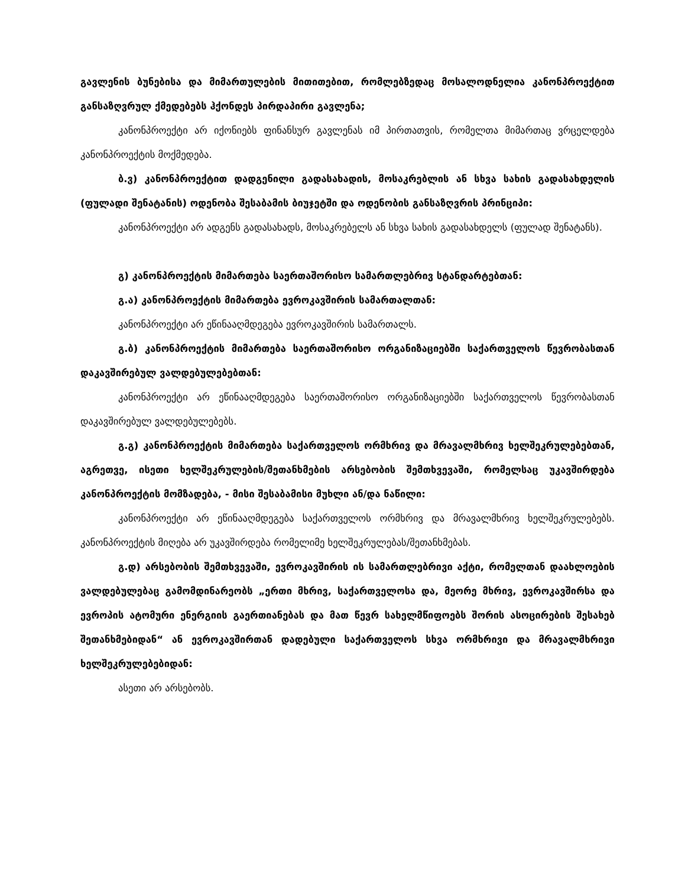გავლენის ბუნებისა და მიმართულების მითითებით, რომლებზედაც მოსალოდნელია კანონპროექტით განსაზღვრულ ქმედებებს ჰქონდეს პირდაპირი გავლენა;
კანონპროექტი არ იქონიებს ფინანსურ გავლენას იმ პირთათვის, რომელთა მიმართაც ვრცელდება კანონპროექტის მოქმედება.
ბ.ვ) კანონპროექტით დადგენილი გადასახადის, მოსაკრებლის ან სხვა სახის გადასახდელის (ფულადი შენატანის) ოდენობა შესაბამის ბიუჯეტში და ოდენობის განსაზღვრის პრინციპი:
კანონპროექტი არ ადგენს გადასახადს, მოსაკრებელს ან სხვა სახის გადასახდელს (ფულად შენატანს).
გ) კანონპროექტის მიმართება საერთაშორისო სამართლებრივ სტანდარტებთან:
გ.ა) კანონპროექტის მიმართება ევროკავშირის სამართალთან:
კანონპროექტი არ ეწინააღმდეგება ევროკავშირის სამართალს.
გ.ბ) კანონპროექტის მიმართება საერთაშორისო ორგანიზაციებში საქართველოს წევრობასთან დაკავშირებულ ვალდებულებებთან:
კანონპროექტი არ ეწინააღმდეგება საერთაშორისო ორგანიზაციებში საქართველოს წევრობასთან დაკავშირებულ ვალდებულებებს.
გ.გ) კანონპროექტის მიმართება საქართველოს ორმხრივ და მრავალმხრივ ხელშეკრულებებთან, აგრეთვე, ისეთი ხელშეკრულების/შეთანხმების არსებობის შემთხვევაში, რომელსაც უკავშირდება კანონპროექტის მომზადება, - მისი შესაბამისი მუხლი ან/და ნაწილი:
კანონპროექტი არ ეწინააღმდეგება საქართველოს ორმხრივ და მრავალმხრივ ხელშეკრულებებს. კანონპროექტის მიღება არ უკავშირდება რომელიმე ხელშეკრულებას/შეთანხმებას.
გ.დ) არსებობის შემთხვევაში, ევროკავშირის ის სამართლებრივი აქტი, რომელთან დაახლოების ვალდებულებაც გამომდინარეობს „ერთი მხრივ, საქართველოსა და, მეორე მხრივ, ევროკავშირსა და ევროპის ატომური ენერგიის გაერთიანებას და მათ წევრ სახელმწიფოებს შორის ასოცირების შესახებ შეთანხმებიდან“ ან ევროკავშირთან დადებული საქართველოს სხვა ორმხრივი და მრავალმხრივი ხელშეკრულებებიდან:
ასეთი არ არსებობს.